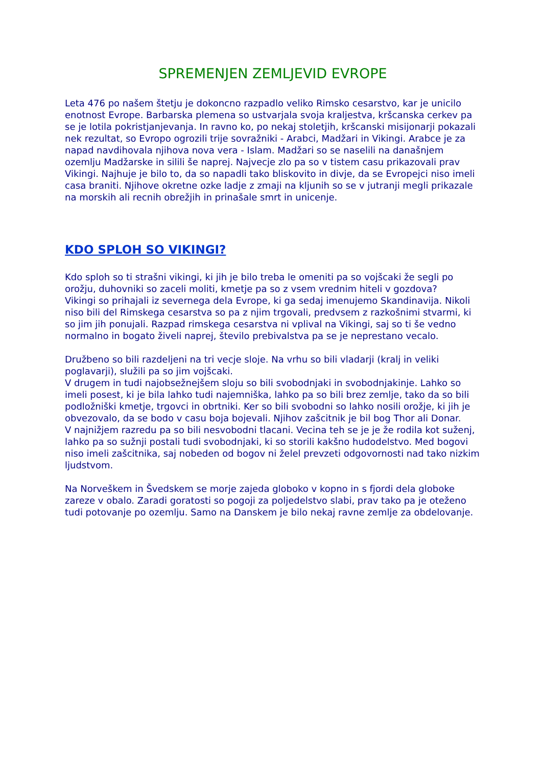SPREMENJEN ZEMLJEVID EVROPE
Leta 476 po našem štetju je dokoncno razpadlo veliko Rimsko cesarstvo, kar je unicilo enotnost Evrope. Barbarska plemena so ustvarjala svoja kraljestva, kršcanska cerkev pa se je lotila pokristjanjevanja. In ravno ko, po nekaj stoletjih, kršcanski misijonarji pokazali nek rezultat, so Evropo ogrozili trije sovražniki - Arabci, Madžari in Vikingi. Arabce je za napad navdihovala njihova nova vera - Islam. Madžari so se naselili na današnjem ozemlju Madžarske in silili še naprej. Najvecje zlo pa so v tistem casu prikazovali prav Vikingi. Najhuje je bilo to, da so napadli tako bliskovito in divje, da se Evropejci niso imeli casa braniti. Njihove okretne ozke ladje z zmaji na kljunih so se v jutranji megli prikazale na morskih ali recnih obrežjih in prinašale smrt in unicenje.
KDO SPLOH SO VIKINGI?
Kdo sploh so ti strašni vikingi, ki jih je bilo treba le omeniti pa so vojšcaki že segli po orožju, duhovniki so zaceli moliti, kmetje pa so z vsem vrednim hiteli v gozdova?
Vikingi so prihajali iz severnega dela Evrope, ki ga sedaj imenujemo Skandinavija. Nikoli niso bili del Rimskega cesarstva so pa z njim trgovali, predvsem z razkošnimi stvarmi, ki so jim jih ponujali. Razpad rimskega cesarstva ni vplival na Vikingi, saj so ti še vedno normalno in bogato živeli naprej, število prebivalstva pa se je neprestano vecalo.
Družbeno so bili razdeljeni na tri vecje sloje. Na vrhu so bili vladarji (kralj in veliki poglavarji), služili pa so jim vojšcaki.
V drugem in tudi najobsežnejšem sloju so bili svobodnjaki in svobodnjakinje. Lahko so imeli posest, ki je bila lahko tudi najemniška, lahko pa so bili brez zemlje, tako da so bili podložniški kmetje, trgovci in obrtniki. Ker so bili svobodni so lahko nosili orožje, ki jih je obvezovalo, da se bodo v casu boja bojevali. Njihov zašcitnik je bil bog Thor ali Donar.
V najnižjem razredu pa so bili nesvobodni tlacani. Vecina teh se je je že rodila kot suženj, lahko pa so sužnji postali tudi svobodnjaki, ki so storili kakšno hudodelstvo. Med bogovi niso imeli zašcitnika, saj nobeden od bogov ni želel prevzeti odgovornosti nad tako nizkim ljudstvom.
Na Norveškem in Švedskem se morje zajeda globoko v kopno in s fjordi dela globoke zareze v obalo. Zaradi goratosti so pogoji za poljedelstvo slabi, prav tako pa je oteženo tudi potovanje po ozemlju. Samo na Danskem je bilo nekaj ravne zemlje za obdelovanje.